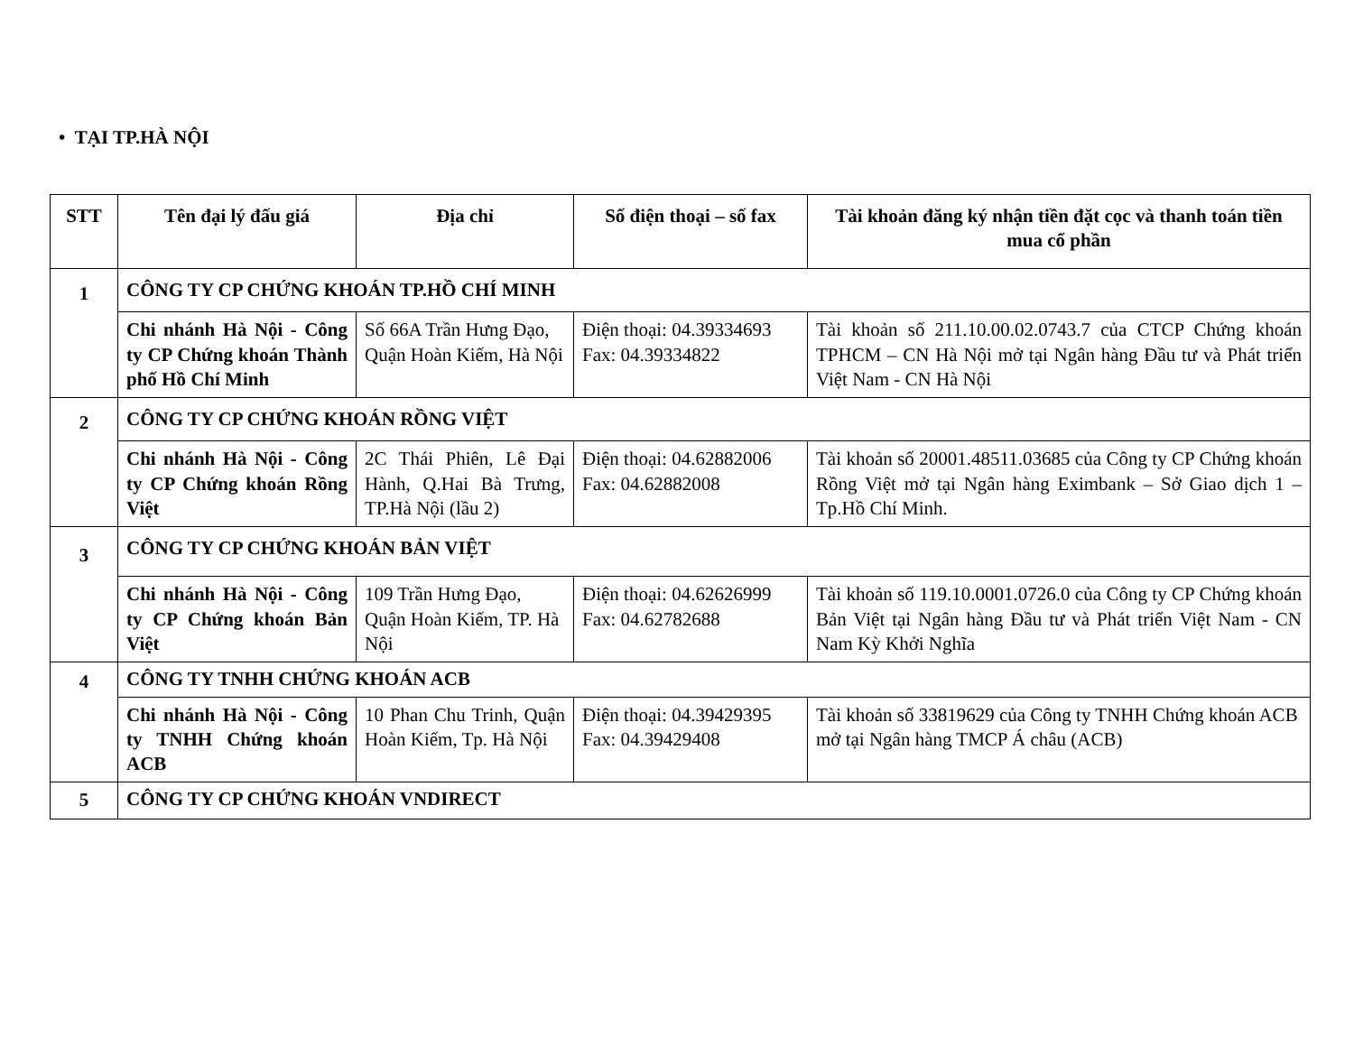• TẠI TP.HÀ NỘI
| STT | Tên đại lý đấu giá | Địa chỉ | Số điện thoại – số fax | Tài khoản đăng ký nhận tiền đặt cọc và thanh toán tiền mua cổ phần |
| --- | --- | --- | --- | --- |
| 1 | CÔNG TY CP CHỨNG KHOÁN TP.HỒ CHÍ MINH | | | |
| | Chi nhánh Hà Nội - Công ty CP Chứng khoán Thành phố Hồ Chí Minh | Số 66A Trần Hưng Đạo, Quận Hoàn Kiếm, Hà Nội | Điện thoại: 04.39334693 Fax: 04.39334822 | Tài khoản số 211.10.00.02.0743.7 của CTCP Chứng khoán TPHCM – CN Hà Nội mở tại Ngân hàng Đầu tư và Phát triển Việt Nam - CN Hà Nội |
| 2 | CÔNG TY CP CHỨNG KHOÁN RỒNG VIỆT | | | |
| | Chi nhánh Hà Nội - Công ty CP Chứng khoán Rồng Việt | 2C Thái Phiên, Lê Đại Hành, Q.Hai Bà Trưng, TP.Hà Nội (lầu 2) | Điện thoại: 04.62882006 Fax: 04.62882008 | Tài khoản số 20001.48511.03685 của Công ty CP Chứng khoán Rồng Việt mở tại Ngân hàng Eximbank – Sở Giao dịch 1 – Tp.Hồ Chí Minh. |
| 3 | CÔNG TY CP CHỨNG KHOÁN BẢN VIỆT | | | |
| | Chi nhánh Hà Nội - Công ty CP Chứng khoán Bản Việt | 109 Trần Hưng Đạo, Quận Hoàn Kiếm, TP. Hà Nội | Điện thoại: 04.62626999 Fax: 04.62782688 | Tài khoản số 119.10.0001.0726.0 của Công ty CP Chứng khoán Bản Việt tại Ngân hàng Đầu tư và Phát triển Việt Nam - CN Nam Kỳ Khởi Nghĩa |
| 4 | CÔNG TY TNHH CHỨNG KHOÁN ACB | | | |
| | Chi nhánh Hà Nội - Công ty TNHH Chứng khoán ACB | 10 Phan Chu Trinh, Quận Hoàn Kiếm, Tp. Hà Nội | Điện thoại: 04.39429395 Fax: 04.39429408 | Tài khoản số 33819629 của Công ty TNHH Chứng khoán ACB mở tại Ngân hàng TMCP Á châu (ACB) |
| 5 | CÔNG TY CP CHỨNG KHOÁN VNDIRECT | | | |